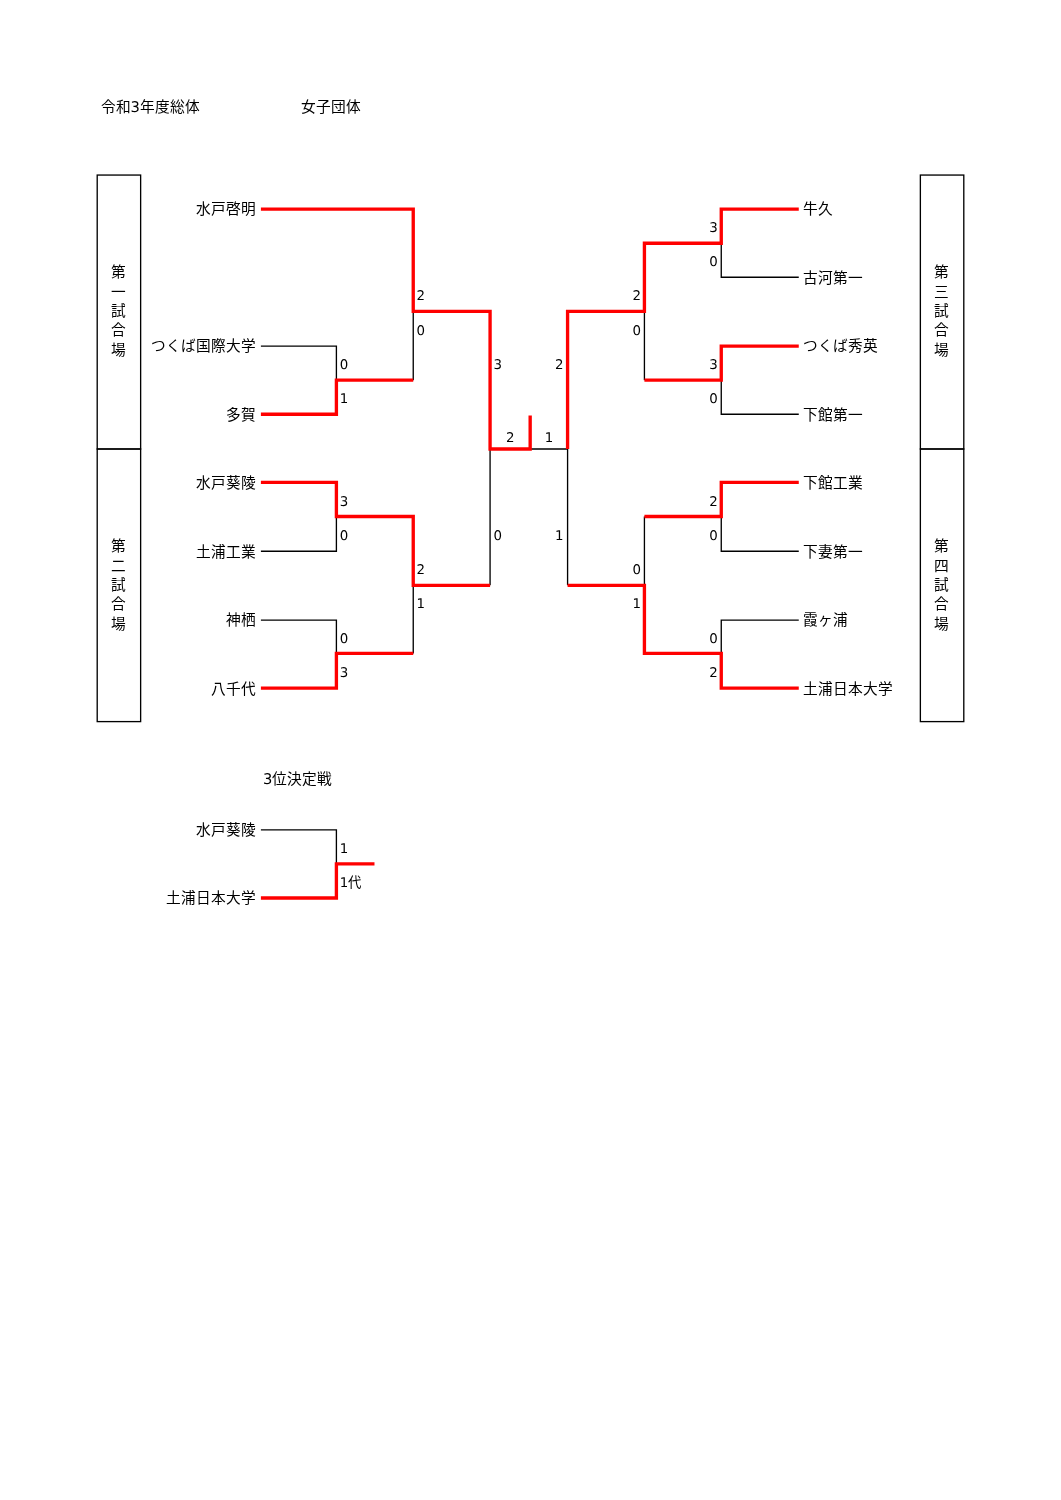令和3年度総体
女子団体
第
一
試
合
場
水戸啓明
つくば国際大学
多賀
第
二
試
合
場
水戸葵陵
土浦工業
神栖
八千代
2
0
0
1
3
2
2
1
3
0
0
1
2
1
0
3
牛久
3
0
古河第一
2
0
つくば秀英
3
0
下館第一
第
三
試
合
場
下館工業
2
0
下妻第一
0
1
霞ヶ浦
0
2
土浦日本大学
第
四
試
合
場
3位決定戦
水戸葵陵
1
1代
土浦日本大学